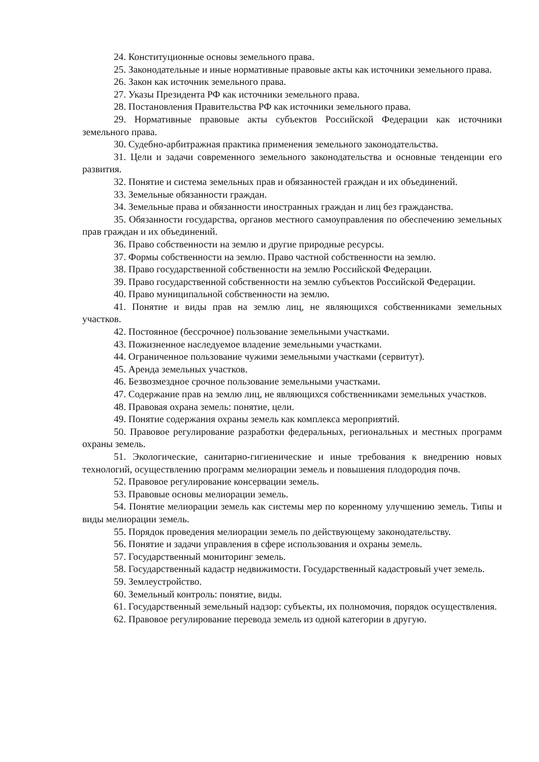24. Конституционные основы земельного права.
25. Законодательные и иные нормативные правовые акты как источники земельного права.
26. Закон как источник земельного права.
27. Указы Президента РФ как источники земельного права.
28. Постановления Правительства РФ как источники земельного права.
29. Нормативные правовые акты субъектов Российской Федерации как источники земельного права.
30. Судебно-арбитражная практика применения земельного законодательства.
31. Цели и задачи современного земельного законодательства и основные тенденции его развития.
32. Понятие и система земельных прав и обязанностей граждан и их объединений.
33. Земельные обязанности граждан.
34. Земельные права и обязанности иностранных граждан и лиц без гражданства.
35. Обязанности государства, органов местного самоуправления по обеспечению земельных прав граждан и их объединений.
36. Право собственности на землю и другие природные ресурсы.
37. Формы собственности на землю. Право частной собственности на землю.
38. Право государственной собственности на землю Российской Федерации.
39. Право государственной собственности на землю субъектов Российской Федерации.
40. Право муниципальной собственности на землю.
41. Понятие и виды прав на землю лиц, не являющихся собственниками земельных участков.
42. Постоянное (бессрочное) пользование земельными участками.
43. Пожизненное наследуемое владение земельными участками.
44. Ограниченное пользование чужими земельными участками (сервитут).
45. Аренда земельных участков.
46. Безвозмездное срочное пользование земельными участками.
47. Содержание прав на землю лиц, не являющихся собственниками земельных участков.
48. Правовая охрана земель: понятие, цели.
49. Понятие содержания охраны земель как комплекса мероприятий.
50. Правовое регулирование разработки федеральных, региональных и местных программ охраны земель.
51. Экологические, санитарно-гигиенические и иные требования к внедрению новых технологий, осуществлению программ мелиорации земель и повышения плодородия почв.
52. Правовое регулирование консервации земель.
53. Правовые основы мелиорации земель.
54. Понятие мелиорации земель как системы мер по коренному улучшению земель. Типы и виды мелиорации земель.
55. Порядок проведения мелиорации земель по действующему законодательству.
56. Понятие и задачи управления в сфере использования и охраны земель.
57. Государственный мониторинг земель.
58. Государственный кадастр недвижимости. Государственный кадастровый учет земель.
59. Землеустройство.
60. Земельный контроль: понятие, виды.
61. Государственный земельный надзор: субъекты, их полномочия, порядок осуществления.
62. Правовое регулирование перевода земель из одной категории в другую.